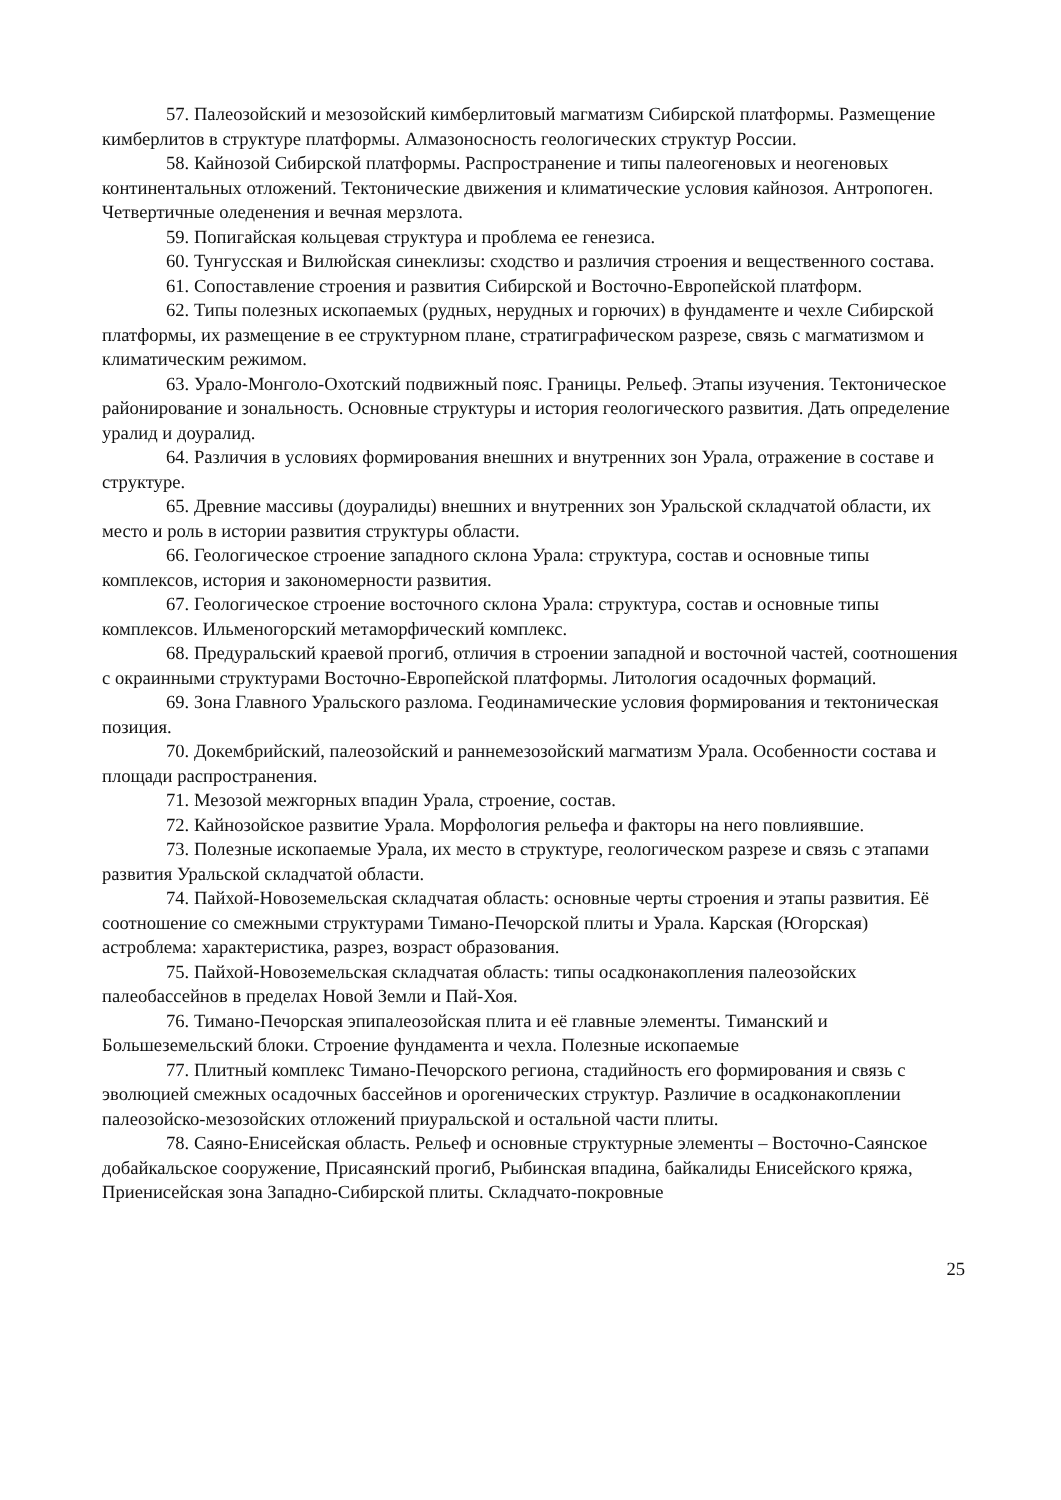57. Палеозойский и мезозойский кимберлитовый магматизм Сибирской платформы. Размещение кимберлитов в структуре платформы. Алмазоносность геологических структур России.
58. Кайнозой Сибирской платформы. Распространение и типы палеогеновых и неогеновых континентальных отложений. Тектонические движения и климатические условия кайнозоя. Антропоген. Четвертичные оледенения и вечная мерзлота.
59. Попигайская кольцевая структура и проблема ее генезиса.
60. Тунгусская и Вилюйская синеклизы: сходство и различия строения и вещественного состава.
61. Сопоставление строения и развития Сибирской и Восточно-Европейской платформ.
62. Типы полезных ископаемых (рудных, нерудных и горючих) в фундаменте и чехле Сибирской платформы, их размещение в ее структурном плане, стратиграфическом разрезе, связь с магматизмом и климатическим режимом.
63. Урало-Монголо-Охотский подвижный пояс. Границы. Рельеф. Этапы изучения. Тектоническое районирование и зональность. Основные структуры и история геологического развития. Дать определение уралид и доуралид.
64. Различия в условиях формирования внешних и внутренних зон Урала, отражение в составе и структуре.
65. Древние массивы (доуралиды) внешних и внутренних зон Уральской складчатой области, их место и роль в истории развития структуры области.
66. Геологическое строение западного склона Урала: структура, состав и основные типы комплексов, история и закономерности развития.
67. Геологическое строение восточного склона Урала: структура, состав и основные типы комплексов. Ильменогорский метаморфический комплекс.
68. Предуральский краевой прогиб, отличия в строении западной и восточной частей, соотношения с окраинными структурами Восточно-Европейской платформы. Литология осадочных формаций.
69. Зона Главного Уральского разлома. Геодинамические условия формирования и тектоническая позиция.
70. Докембрийский, палеозойский и раннемезозойский магматизм Урала. Особенности состава и площади распространения.
71. Мезозой межгорных впадин Урала, строение, состав.
72. Кайнозойское развитие Урала. Морфология рельефа и факторы на него повлиявшие.
73. Полезные ископаемые Урала, их место в структуре, геологическом разрезе и связь с этапами развития Уральской складчатой области.
74. Пайхой-Новоземельская складчатая область: основные черты строения и этапы развития. Её соотношение со смежными структурами Тимано-Печорской плиты и Урала. Карская (Югорская) астроблема: характеристика, разрез, возраст образования.
75. Пайхой-Новоземельская складчатая область: типы осадконакопления палеозойских палеобассейнов в пределах Новой Земли и Пай-Хоя.
76. Тимано-Печорская эпипалеозойская плита и её главные элементы. Тиманский и Большеземельский блоки. Строение фундамента и чехла. Полезные ископаемые
77. Плитный комплекс Тимано-Печорского региона, стадийность его формирования и связь с эволюцией смежных осадочных бассейнов и орогенических структур. Различие в осадконакоплении палеозойско-мезозойских отложений приуральской и остальной части плиты.
78. Саяно-Енисейская область. Рельеф и основные структурные элементы – Восточно-Саянское добайкальское сооружение, Присаянский прогиб, Рыбинская впадина, байкалиды Енисейского кряжа, Приенисейская зона Западно-Сибирской плиты. Складчато-покровные
25